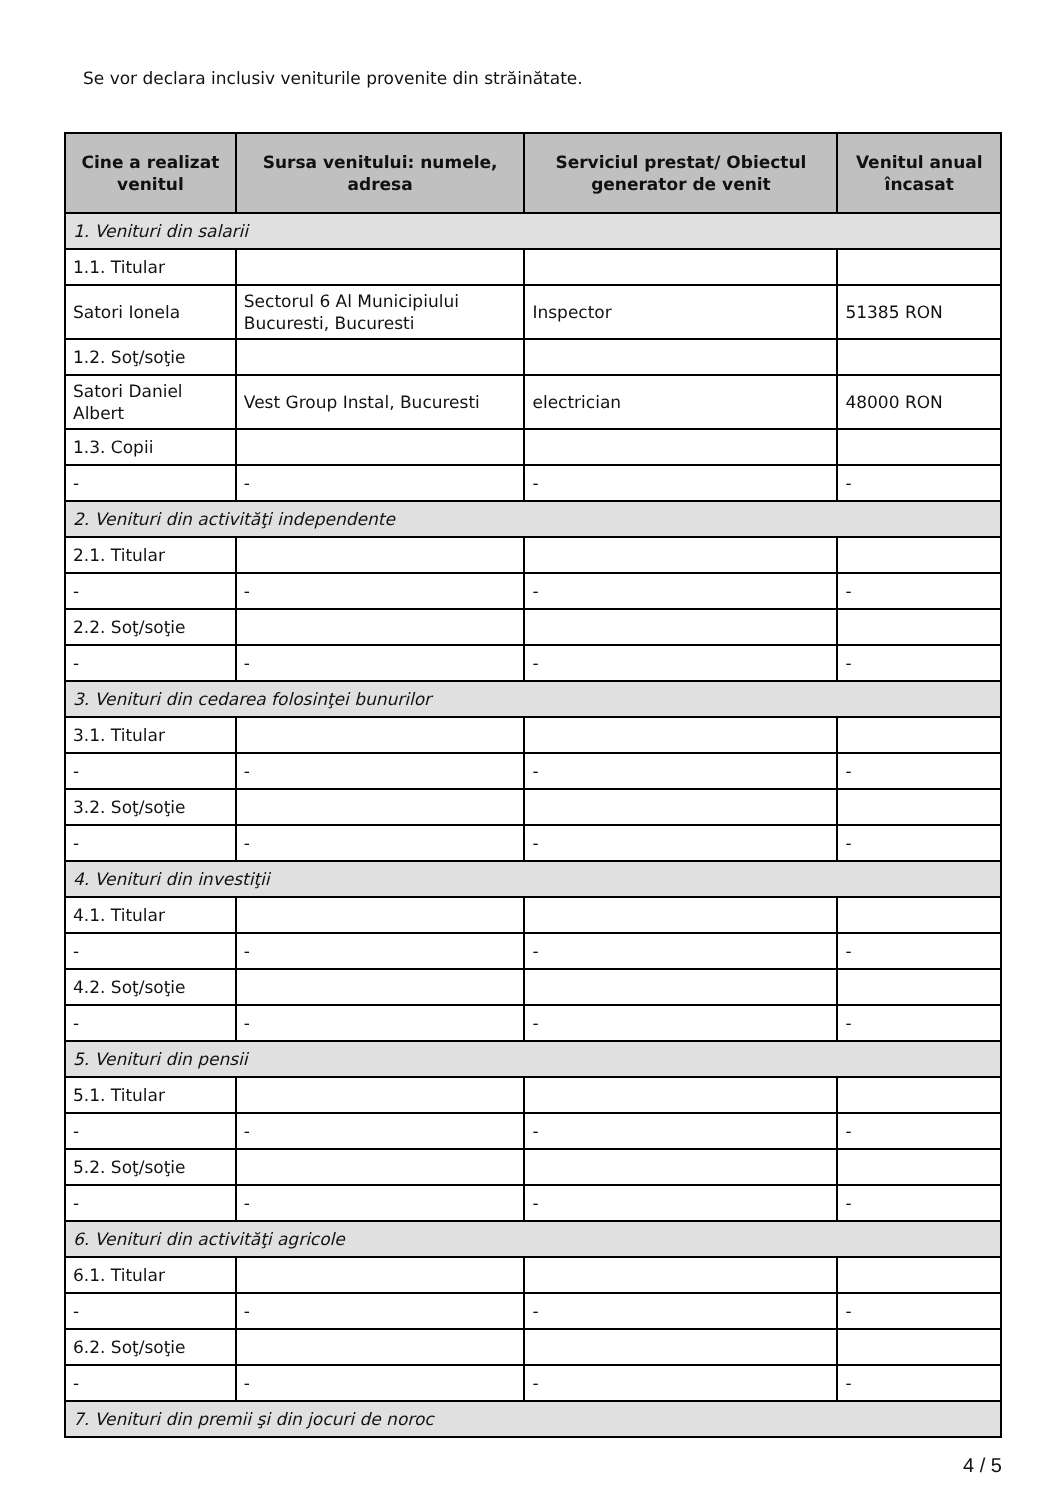Se vor declara inclusiv veniturile provenite din străinătate.
| Cine a realizat venitul | Sursa venitului: numele, adresa | Serviciul prestat/ Obiectul generator de venit | Venitul anual încasat |
| --- | --- | --- | --- |
| 1. Venituri din salarii | | | |
| 1.1. Titular | | | |
| Satori Ionela | Sectorul 6 Al Municipiului Bucuresti, Bucuresti | Inspector | 51385 RON |
| 1.2. Soţ/soţie | | | |
| Satori Daniel Albert | Vest Group Instal, Bucuresti | electrician | 48000 RON |
| 1.3. Copii | | | |
| - | - | - | - |
| 2. Venituri din activităţi independente | | | |
| 2.1. Titular | | | |
| - | - | - | - |
| 2.2. Soţ/soţie | | | |
| - | - | - | - |
| 3. Venituri din cedarea folosinţei bunurilor | | | |
| 3.1. Titular | | | |
| - | - | - | - |
| 3.2. Soţ/soţie | | | |
| - | - | - | - |
| 4. Venituri din investiţii | | | |
| 4.1. Titular | | | |
| - | - | - | - |
| 4.2. Soţ/soţie | | | |
| - | - | - | - |
| 5. Venituri din pensii | | | |
| 5.1. Titular | | | |
| - | - | - | - |
| 5.2. Soţ/soţie | | | |
| - | - | - | - |
| 6. Venituri din activităţi agricole | | | |
| 6.1. Titular | | | |
| - | - | - | - |
| 6.2. Soţ/soţie | | | |
| - | - | - | - |
| 7. Venituri din premii şi din jocuri de noroc | | | |
4 / 5